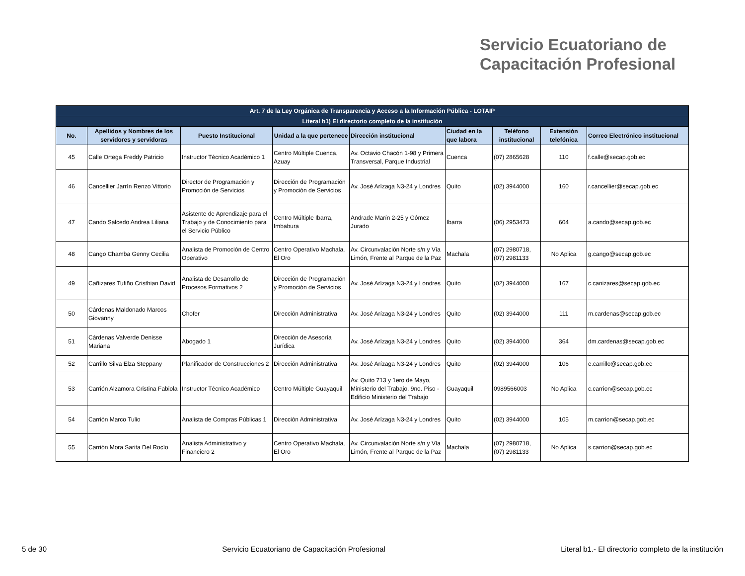Servicio Ecuatoriano de
Capacitación Profesional
| Art. 7 de la Ley Orgánica de Transparencia y Acceso a la Información Pública - LOTAIP | | | | | | | | |
| --- | --- | --- | --- | --- | --- | --- | --- | --- |
| Literal b1) El directorio completo de la institución | | | | | | | | |
| No. | Apellidos y Nombres de los servidores y servidoras | Puesto Institucional | Unidad a la que pertenece | Dirección institucional | Ciudad en la que labora | Teléfono institucional | Extensión telefónica | Correo Electrónico institucional |
| 45 | Calle Ortega Freddy Patricio | Instructor Técnico Académico 1 | Centro Múltiple Cuenca, Azuay | Av. Octavio Chacón 1-98 y Primera Transversal, Parque Industrial | Cuenca | (07) 2865628 | 110 | f.calle@secap.gob.ec |
| 46 | Cancellier Jarrín Renzo Vittorio | Director de Programación y Promoción de Servicios | Dirección de Programación y Promoción de Servicios | Av. José Arízaga N3-24 y Londres | Quito | (02) 3944000 | 160 | r.cancellier@secap.gob.ec |
| 47 | Cando Salcedo Andrea Liliana | Asistente de Aprendizaje para el Trabajo y de Conocimiento para el Servicio Público | Centro Múltiple Ibarra, Imbabura | Andrade Marín 2-25 y Gómez Jurado | Ibarra | (06) 2953473 | 604 | a.cando@secap.gob.ec |
| 48 | Cango Chamba Genny Cecilia | Analista de Promoción de Centro Operativo | Centro Operativo Machala, El Oro | Av. Circunvalación Norte s/n y Vía Limón, Frente al Parque de la Paz | Machala | (07) 2980718, (07) 2981133 | No Aplica | g.cango@secap.gob.ec |
| 49 | Cañizares Tufiño Cristhian David | Analista de Desarrollo de Procesos Formativos 2 | Dirección de Programación y Promoción de Servicios | Av. José Arízaga N3-24 y Londres | Quito | (02) 3944000 | 167 | c.canizares@secap.gob.ec |
| 50 | Cárdenas Maldonado Marcos Giovanny | Chofer | Dirección Administrativa | Av. José Arízaga N3-24 y Londres | Quito | (02) 3944000 | 111 | m.cardenas@secap.gob.ec |
| 51 | Cárdenas Valverde Denisse Mariana | Abogado 1 | Dirección de Asesoría Jurídica | Av. José Arízaga N3-24 y Londres | Quito | (02) 3944000 | 364 | dm.cardenas@secap.gob.ec |
| 52 | Carrillo Silva Elza Steppany | Planificador de Construcciones 2 | Dirección Administrativa | Av. José Arízaga N3-24 y Londres | Quito | (02) 3944000 | 106 | e.carrillo@secap.gob.ec |
| 53 | Carrión Alzamora Cristina Fabiola | Instructor Técnico Académico | Centro Múltiple Guayaquil | Av. Quito 713 y 1ero de Mayo, Ministerio del Trabajo. 9no. Piso - Edificio Ministerio del Trabajo | Guayaquil | 0989566003 | No Aplica | c.carrion@secap.gob.ec |
| 54 | Carrión Marco Tulio | Analista de Compras Públicas 1 | Dirección Administrativa | Av. José Arízaga N3-24 y Londres | Quito | (02) 3944000 | 105 | m.carrion@secap.gob.ec |
| 55 | Carrión Mora Sarita Del Rocío | Analista Administrativo y Financiero 2 | Centro Operativo Machala, El Oro | Av. Circunvalación Norte s/n y Vía Limón, Frente al Parque de la Paz | Machala | (07) 2980718, (07) 2981133 | No Aplica | s.carrion@secap.gob.ec |
5 de 30 Servicio Ecuatoriano de Capacitación Profesional Literal b1.- El directorio completo de la institución